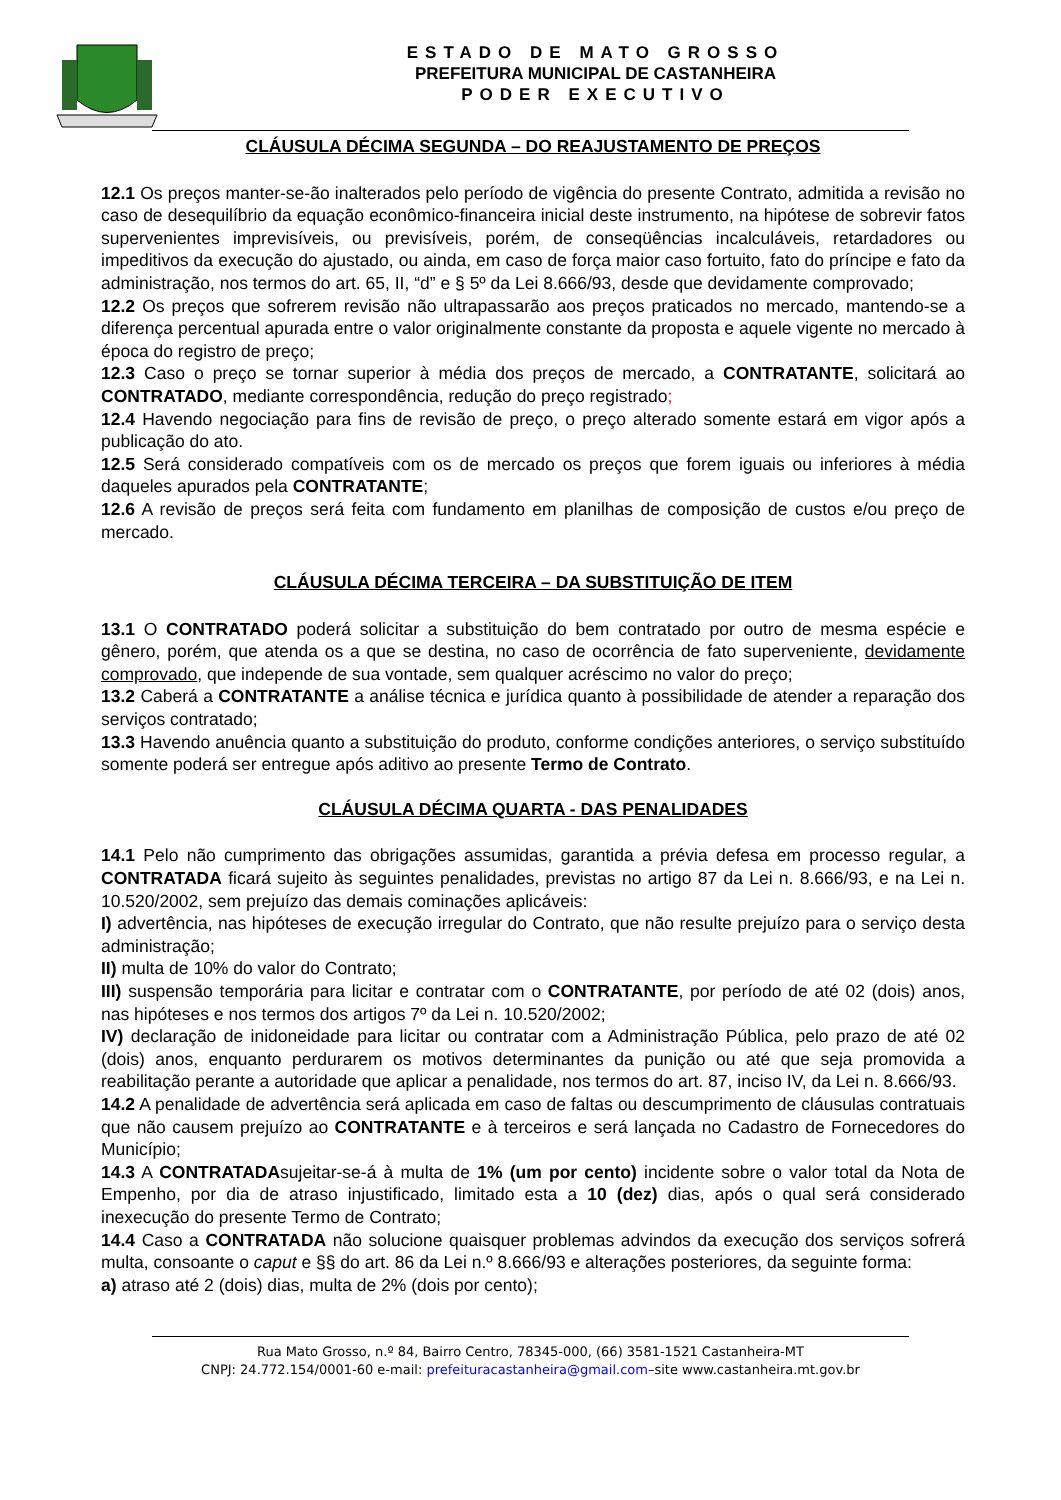ESTADO DE MATO GROSSO
PREFEITURA MUNICIPAL DE CASTANHEIRA
PODER EXECUTIVO
CLÁUSULA DÉCIMA SEGUNDA – DO REAJUSTAMENTO DE PREÇOS
12.1 Os preços manter-se-ão inalterados pelo período de vigência do presente Contrato, admitida a revisão no caso de desequilíbrio da equação econômico-financeira inicial deste instrumento, na hipótese de sobrevir fatos supervenientes imprevisíveis, ou previsíveis, porém, de conseqüências incalculáveis, retardadores ou impeditivos da execução do ajustado, ou ainda, em caso de força maior caso fortuito, fato do príncipe e fato da administração, nos termos do art. 65, II, “d” e § 5º da Lei 8.666/93, desde que devidamente comprovado;
12.2 Os preços que sofrerem revisão não ultrapassarão aos preços praticados no mercado, mantendo-se a diferença percentual apurada entre o valor originalmente constante da proposta e aquele vigente no mercado à época do registro de preço;
12.3 Caso o preço se tornar superior à média dos preços de mercado, a CONTRATANTE, solicitará ao CONTRATADO, mediante correspondência, redução do preço registrado;
12.4 Havendo negociação para fins de revisão de preço, o preço alterado somente estará em vigor após a publicação do ato.
12.5 Será considerado compatíveis com os de mercado os preços que forem iguais ou inferiores à média daqueles apurados pela CONTRATANTE;
12.6 A revisão de preços será feita com fundamento em planilhas de composição de custos e/ou preço de mercado.
CLÁUSULA DÉCIMA TERCEIRA – DA SUBSTITUIÇÃO DE ITEM
13.1 O CONTRATADO poderá solicitar a substituição do bem contratado por outro de mesma espécie e gênero, porém, que atenda os a que se destina, no caso de ocorrência de fato superveniente, devidamente comprovado, que independe de sua vontade, sem qualquer acréscimo no valor do preço;
13.2 Caberá a CONTRATANTE a análise técnica e jurídica quanto à possibilidade de atender a reparação dos serviços contratado;
13.3 Havendo anuência quanto a substituição do produto, conforme condições anteriores, o serviço substituído somente poderá ser entregue após aditivo ao presente Termo de Contrato.
CLÁUSULA DÉCIMA QUARTA - DAS PENALIDADES
14.1 Pelo não cumprimento das obrigações assumidas, garantida a prévia defesa em processo regular, a CONTRATADA ficará sujeito às seguintes penalidades, previstas no artigo 87 da Lei n. 8.666/93, e na Lei n. 10.520/2002, sem prejuízo das demais cominações aplicáveis:
I) advertência, nas hipóteses de execução irregular do Contrato, que não resulte prejuízo para o serviço desta administração;
II) multa de 10% do valor do Contrato;
III) suspensão temporária para licitar e contratar com o CONTRATANTE, por período de até 02 (dois) anos, nas hipóteses e nos termos dos artigos 7º da Lei n. 10.520/2002;
IV) declaração de inidoneidade para licitar ou contratar com a Administração Pública, pelo prazo de até 02 (dois) anos, enquanto perdurarem os motivos determinantes da punição ou até que seja promovida a reabilitação perante a autoridade que aplicar a penalidade, nos termos do art. 87, inciso IV, da Lei n. 8.666/93.
14.2 A penalidade de advertência será aplicada em caso de faltas ou descumprimento de cláusulas contratuais que não causem prejuízo ao CONTRATANTE e à terceiros e será lançada no Cadastro de Fornecedores do Município;
14.3 A CONTRATADAsujeitar-se-á à multa de 1% (um por cento) incidente sobre o valor total da Nota de Empenho, por dia de atraso injustificado, limitado esta a 10 (dez) dias, após o qual será considerado inexecução do presente Termo de Contrato;
14.4 Caso a CONTRATADA não solucione quaisquer problemas advindos da execução dos serviços sofrerá multa, consoante o caput e §§ do art. 86 da Lei n.º 8.666/93 e alterações posteriores, da seguinte forma:
a) atraso até 2 (dois) dias, multa de 2% (dois por cento);
Rua Mato Grosso, n.º 84, Bairro Centro, 78345-000, (66) 3581-1521 Castanheira-MT
CNPJ: 24.772.154/0001-60 e-mail: prefeituracastanheira@gmail.com–site www.castanheira.mt.gov.br